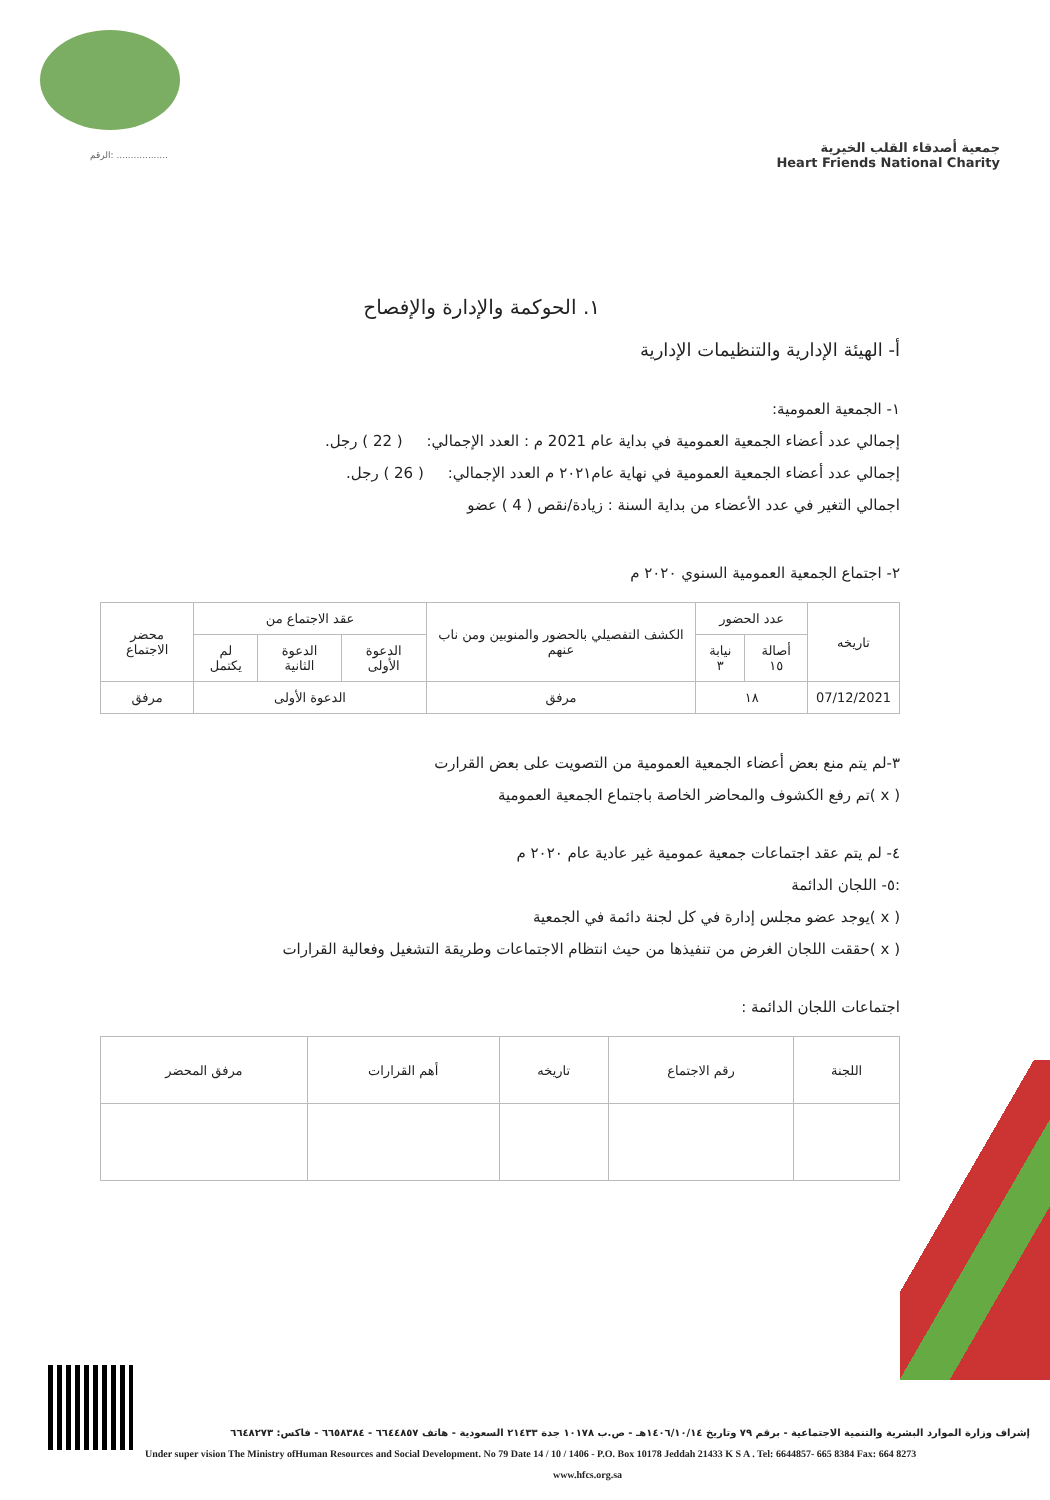الرقم: ..................
جمعية أصدقاء القلب الخيرية
Heart Friends National Charity
١. الحوكمة والإدارة والإفصاح
أ- الهيئة الإدارية والتنظيمات الإدارية
١- الجمعية العمومية:
إجمالي عدد أعضاء الجمعية العمومية في بداية عام 2021 م : العدد الإجمالي: ( 22 ) رجل.
إجمالي عدد أعضاء الجمعية العمومية في نهاية عام٢٠٢١ م العدد الإجمالي: ( 26 ) رجل.
اجمالي التغير في عدد الأعضاء من بداية السنة : زيادة/نقص ( 4 ) عضو
٢- اجتماع الجمعية العمومية السنوي ٢٠٢٠ م
| تاريخه | عدد الحضور | | الكشف التفصيلي بالحضور والمنوبين ومن ناب عنهم | عقد الاجتماع من | | | محضر الاجتماع |
| --- | --- | --- | --- | --- | --- | --- | --- |
| | أصالة ١٥ | نيابة ٣ | | الدعوة الأولى | الدعوة الثانية | لم يكتمل | |
| 07/12/2021 | ١٨ | | مرفق | الدعوة الأولى | | | مرفق |
٣-لم يتم منع بعض أعضاء الجمعية العمومية من التصويت على بعض القرارت
( x )تم رفع الكشوف والمحاضر الخاصة باجتماع الجمعية العمومية
٤- لم يتم عقد اجتماعات جمعية عمومية غير عادية عام ٢٠٢٠ م
:٥- اللجان الدائمة
( x )يوجد عضو مجلس إدارة في كل لجنة دائمة في الجمعية
( x )حققت اللجان الغرض من تنفيذها من حيث انتظام الاجتماعات وطريقة التشغيل وفعالية القرارات
اجتماعات اللجان الدائمة :
| اللجنة | رقم الاجتماع | تاريخه | أهم القرارات | مرفق المحضر |
| --- | --- | --- | --- | --- |
إشراف وزارة الموارد البشرية والتنمية الاجتماعية - برقم ٧٩ وتاريخ ١٤٠٦/١٠/١٤هـ - ص.ب ١٠١٧٨ جدة ٢١٤٣٣ السعودية - هاتف ٦٦٤٤٨٥٧ - ٦٦٥٨٣٨٤ - فاكس: ٦٦٤٨٢٧٣
Under super vision The Ministry ofHuman Resources and Social Development. No 79 Date 14 / 10 / 1406 - P.O. Box 10178 Jeddah 21433 K S A . Tel: 6644857- 665 8384 Fax: 664 8273
www.hfcs.org.sa